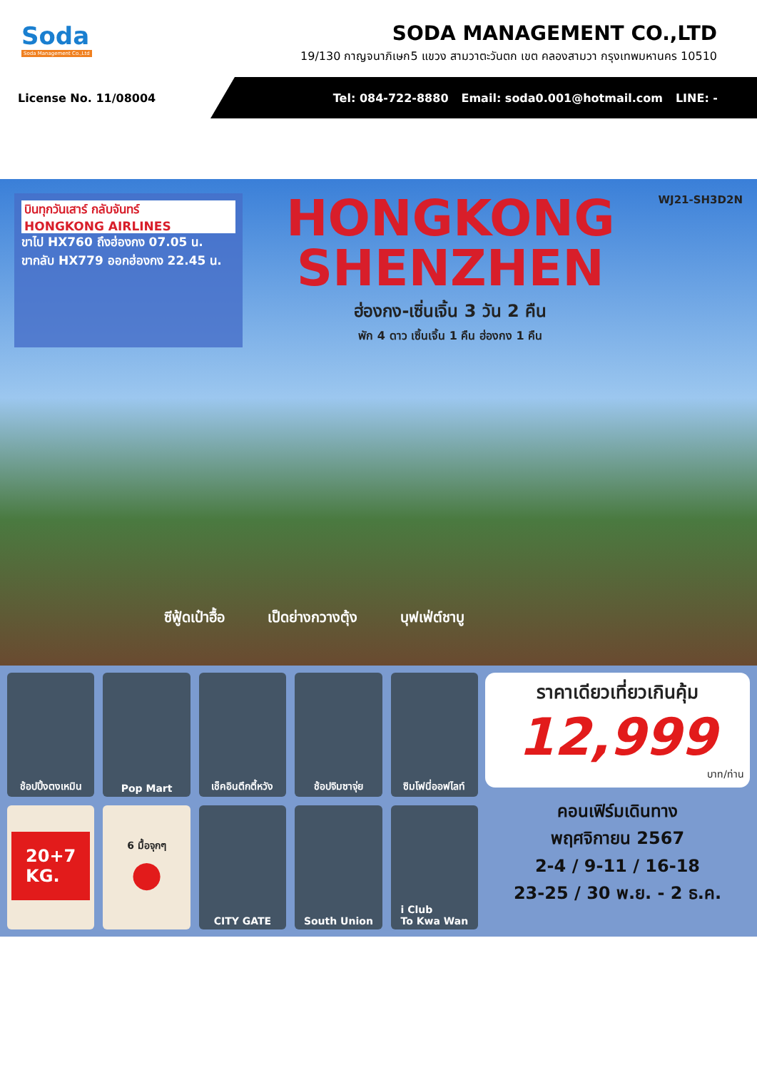Soda
Soda Management Co.,Ltd
SODA MANAGEMENT CO.,LTD
19/130 กาญจนาภิเษก5 แขวง สามวาตะวันตก เขต คลองสามวา กรุงเทพมหานคร 10510
License No. 11/08004
Tel: 084-722-8880 Email: soda0.001@hotmail.com LINE: -
บินทุกวันเสาร์ กลับจันทร์
HONGKONG AIRLINES
ขาไป HX760 ถึงฮ่องกง 07.05 น.
ขากลับ HX779 ออกฮ่องกง 22.45 น.
HONGKONG
SHENZHEN
ฮ่องกง-เซิ่นเจิ้น 3 วัน 2 คืน
พัก 4 ดาว เซิ้นเจิ้น 1 คืน ฮ่องกง 1 คืน
WJ21-SH3D2N
ซีฟู้ดเป๋าฮื้อ เป็ดย่างกวางตุ้ง บุฟเฟ่ต์ชาบู
ช้อปปิ้งตงเหมิน
Pop Mart
เช็คอินตึกตี้หวัง
ช้อปจิมซาจุ่ย
ซิมโฟนี่ออฟไลท์
20+7
KG.
6 มื้อจุกๆ
●
CITY GATE
South Union
i Club
To Kwa Wan
ราคาเดียวเที่ยวเกินคุ้ม
12,999
บาท/ท่าน
คอนเฟิร์มเดินทาง
พฤศจิกายน 2567
2-4 / 9-11 / 16-18
23-25 / 30 พ.ย. - 2 ธ.ค.